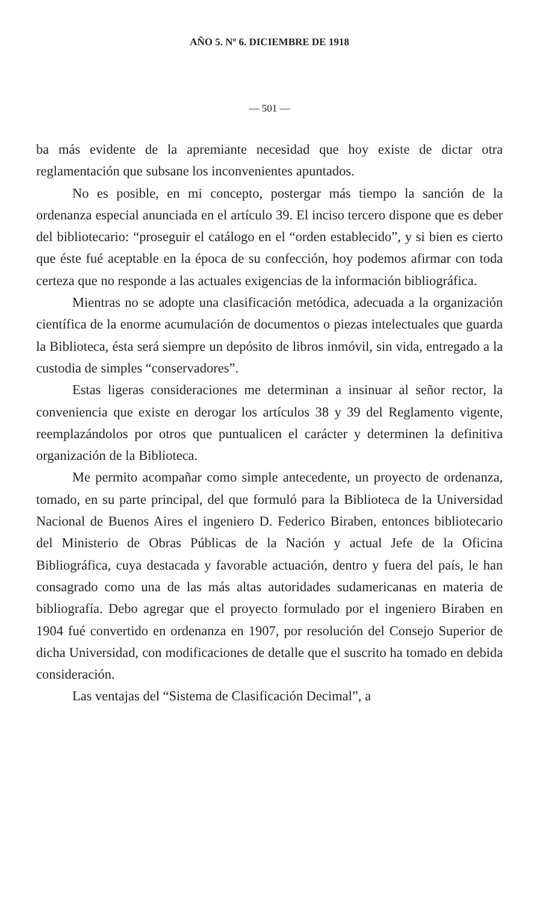AÑO 5. Nº 6. DICIEMBRE DE 1918
— 501 —
ba más evidente de la apremiante necesidad que hoy existe de dictar otra reglamentación que subsane los inconvenientes apuntados.
No es posible, en mi concepto, postergar más tiempo la sanción de la ordenanza especial anunciada en el artículo 39. El inciso tercero dispone que es deber del bibliotecario: “proseguir el catálogo en el “orden establecido”, y si bien es cierto que éste fué aceptable en la época de su confección, hoy podemos afirmar con toda certeza que no responde a las actuales exigencias de la información bibliográfica.
Mientras no se adopte una clasificación metódica, adecuada a la organización científica de la enorme acumulación de documentos o piezas intelectuales que guarda la Biblioteca, ésta será siempre un depósito de libros inmóvil, sin vida, entregado a la custodia de simples “conservadores”.
Estas ligeras consideraciones me determinan a insinuar al señor rector, la conveniencia que existe en derogar los artículos 38 y 39 del Reglamento vigente, reemplazándolos por otros que puntualicen el carácter y determinen la definitiva organización de la Biblioteca.
Me permito acompañar como simple antecedente, un proyecto de ordenanza, tomado, en su parte principal, del que formuló para la Biblioteca de la Universidad Nacional de Buenos Aires el ingeniero D. Federico Biraben, entonces bibliotecario del Ministerio de Obras Públicas de la Nación y actual Jefe de la Oficina Bibliográfica, cuya destacada y favorable actuación, dentro y fuera del país, le han consagrado como una de las más altas autoridades sudamericanas en materia de bibliografía. Debo agregar que el proyecto formulado por el ingeniero Biraben en 1904 fué convertido en ordenanza en 1907, por resolución del Consejo Superior de dicha Universidad, con modificaciones de detalle que el suscrito ha tomado en debida consideración.
Las ventajas del “Sistema de Clasificación Decimal”, a